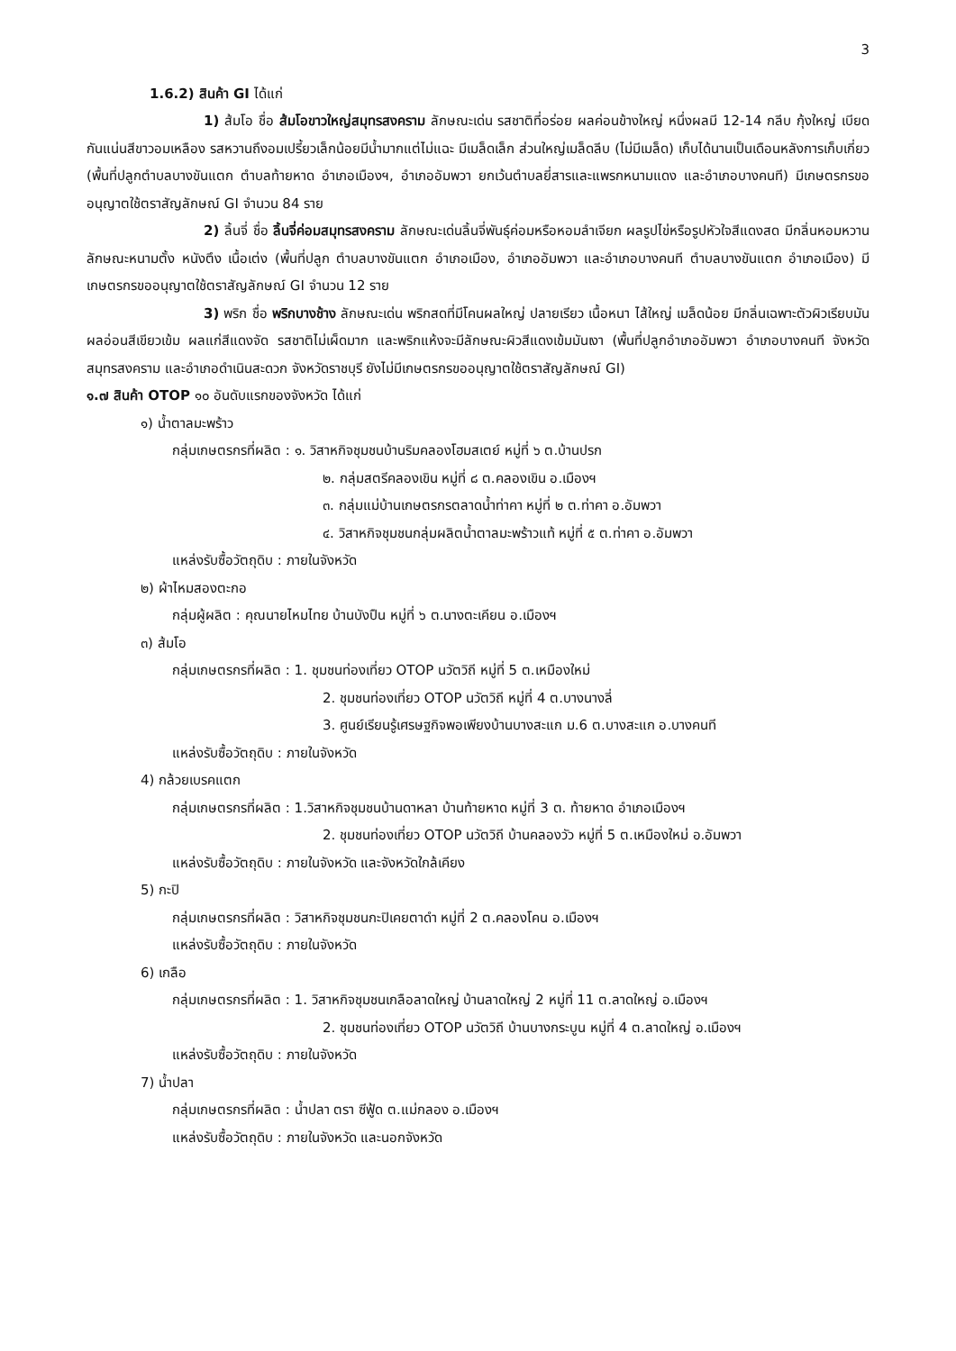3
1.6.2) สินค้า GI ได้แก่
1) ส้มโอ ชื่อ ส้มโอขาวใหญ่สมุทรสงคราม ลักษณะเด่น รสชาติที่อร่อย ผลค่อนข้างใหญ่ หนึ่งผลมี 12-14 กลีบ กุ้งใหญ่ เบียดกันแน่นสีขาวอมเหลือง รสหวานถึงอมเปรี้ยวเล็กน้อยมีน้ำมากแต่ไม่แฉะ มีเมล็ดเล็ก ส่วนใหญ่เมล็ดลีบ (ไม่มีเมล็ด) เก็บได้นานเป็นเดือนหลังการเก็บเกี่ยว (พื้นที่ปลูกตำบลบางขันแตก ตำบลท้ายหาด อำเภอเมืองฯ, อำเภออัมพวา ยกเว้นตำบลยี่สารและแพรกหนามแดง และอำเภอบางคนที) มีเกษตรกรขออนุญาตใช้ตราสัญลักษณ์ GI จำนวน 84 ราย
2) ลิ้นจี่ ชื่อ ลิ้นจี่ค่อมสมุทรสงคราม ลักษณะเด่นลิ้นจี่พันธุ์ค่อมหรือหอมลำเจียก ผลรูปไข่หรือรูปหัวใจสีแดงสด มีกลิ่นหอมหวาน ลักษณะหนามตั้ง หนังตึง เนื้อเต่ง (พื้นที่ปลูก ตำบลบางขันแตก อำเภอเมือง, อำเภออัมพวา และอำเภอบางคนที ตำบลบางขันแตก อำเภอเมือง) มีเกษตรกรขออนุญาตใช้ตราสัญลักษณ์ GI จำนวน 12 ราย
3) พริก ชื่อ พริกบางช้าง ลักษณะเด่น พริกสดที่มีโคนผลใหญ่ ปลายเรียว เนื้อหนา ไส้ใหญ่ เมล็ดน้อย มีกลิ่นเฉพาะตัวผิวเรียบมัน ผลอ่อนสีเขียวเข้ม ผลแก่สีแดงจัด รสชาติไม่เผ็ดมาก และพริกแห้งจะมีลักษณะผิวสีแดงเข้มมันเงา (พื้นที่ปลูกอำเภออัมพวา อำเภอบางคนที จังหวัดสมุทรสงคราม และอำเภอดำเนินสะดวก จังหวัดราชบุรี ยังไม่มีเกษตรกรขออนุญาตใช้ตราสัญลักษณ์ GI)
๑.๗ สินค้า OTOP ๑๐ อันดับแรกของจังหวัด ได้แก่
๑) น้ำตาลมะพร้าว
กลุ่มเกษตรกรที่ผลิต : ๑. วิสาหกิจชุมชนบ้านริมคลองโฮมสเตย์ หมู่ที่ ๖ ต.บ้านปรก
๒. กลุ่มสตรีคลองเขิน หมู่ที่ ๘ ต.คลองเขิน อ.เมืองฯ
๓. กลุ่มแม่บ้านเกษตรกรตลาดน้ำท่าคา หมู่ที่ ๒ ต.ท่าคา อ.อัมพวา
๔. วิสาหกิจชุมชนกลุ่มผลิตน้ำตาลมะพร้าวแท้ หมู่ที่ ๕ ต.ท่าคา อ.อัมพวา
แหล่งรับซื้อวัตถุดิบ : ภายในจังหวัด
๒) ผ้าไหมสองตะกอ
กลุ่มผู้ผลิต : คุณนายไหมไทย บ้านบังปืน หมู่ที่ ๖ ต.นางตะเคียน อ.เมืองฯ
๓) ส้มโอ
กลุ่มเกษตรกรที่ผลิต : 1. ชุมชนท่องเที่ยว OTOP นวัตวิถี หมู่ที่ 5 ต.เหมืองใหม่
2. ชุมชนท่องเที่ยว OTOP นวัตวิถี หมู่ที่ 4 ต.บางนางลี่
3. ศูนย์เรียนรู้เศรษฐกิจพอเพียงบ้านบางสะแก ม.6 ต.บางสะแก อ.บางคนที
แหล่งรับซื้อวัตถุดิบ : ภายในจังหวัด
4) กล้วยเบรคแตก
กลุ่มเกษตรกรที่ผลิต : 1.วิสาหกิจชุมชนบ้านดาหลา บ้านท้ายหาด หมู่ที่ 3 ต. ท้ายหาด อำเภอเมืองฯ
2. ชุมชนท่องเที่ยว OTOP นวัตวิถี บ้านคลองวัว หมู่ที่ 5 ต.เหมืองใหม่ อ.อัมพวา
แหล่งรับซื้อวัตถุดิบ : ภายในจังหวัด และจังหวัดใกล้เคียง
5) กะปิ
กลุ่มเกษตรกรที่ผลิต : วิสาหกิจชุมชนกะปิเคยตาดำ หมู่ที่ 2 ต.คลองโคน อ.เมืองฯ
แหล่งรับซื้อวัตถุดิบ : ภายในจังหวัด
6) เกลือ
กลุ่มเกษตรกรที่ผลิต : 1. วิสาหกิจชุมชนเกลือลาดใหญ่ บ้านลาดใหญ่ 2 หมู่ที่ 11 ต.ลาดใหญ่ อ.เมืองฯ
2. ชุมชนท่องเที่ยว OTOP นวัตวิถี บ้านบางกระบูน หมู่ที่ 4 ต.ลาดใหญ่ อ.เมืองฯ
แหล่งรับซื้อวัตถุดิบ : ภายในจังหวัด
7) น้ำปลา
กลุ่มเกษตรกรที่ผลิต : น้ำปลา ตรา ซีฟู้ด ต.แม่กลอง อ.เมืองฯ
แหล่งรับซื้อวัตถุดิบ : ภายในจังหวัด และนอกจังหวัด